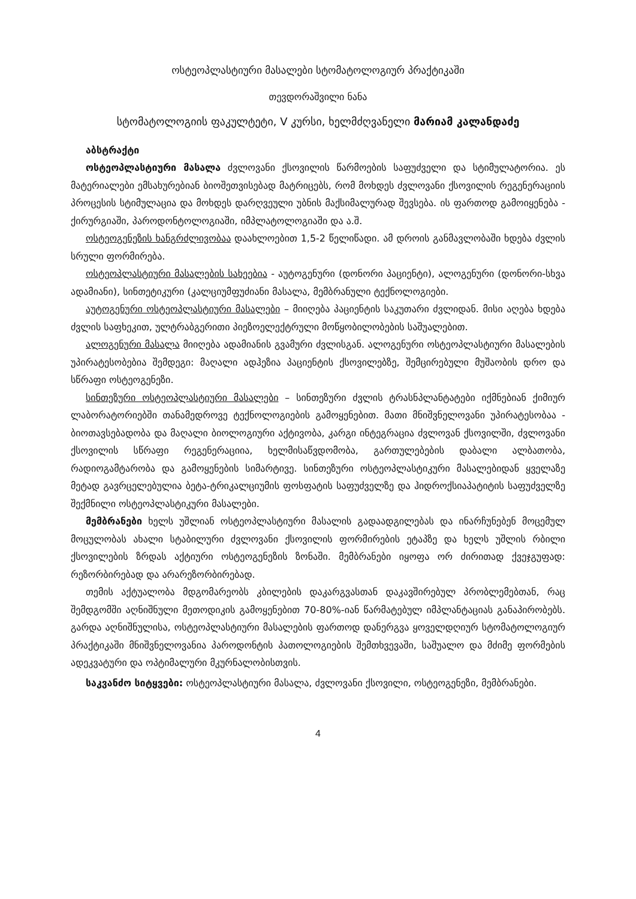ოსტეოპლასტიური მასალები სტომატოლოგიურ პრაქტიკაში
თევდორაშვილი ნანა
სტომატოლოგიის ფაკულტეტი, V კურსი, ხელმძღვანელი მარიამ კალანდაძე
აბსტრაქტი
ოსტეოპლასტიური მასალა ძვლოვანი ქსოვილის წარმოების საფუძველი და სტიმულატორია. ეს მატერიალები ემსახურებიან ბიოშეთვისებად მატრიცებს, რომ მოხდეს ძვლოვანი ქსოვილის რეგენერაციის პროცესის სტიმულაცია და მოხდეს დარღვეული უბნის მაქსიმალურად შევსება. ის ფართოდ გამოიყენება - ქირურგიაში, პაროდონტოლოგიაში, იმპლატოლოგიაში და ა.შ.
ოსტეოგენეზის ხანგრძლივობაა დაახლოებით 1,5-2 წელიწადი. ამ დროის განმავლობაში ხდება ძვლის სრული ფორმირება.
ოსტეოპლასტიური მასალების სახეებია - აუტოგენური (დონორი პაციენტი), ალოგენური (დონორი-სხვა ადამიანი), სინთეტიკური (კალციუმფუძიანი მასალა, მემბრანული ტექნოლოგიები.
აუტოგენური ოსტეოპლასტიური მასალები – მიიღება პაციენტის საკუთარი ძვლიდან. მისი აღება ხდება ძვლის საფხეკით, ულტრაბგერითი პიეზოელექტრული მოწყობილობების საშუალებით.
ალოგენური მასალა მიიღება ადამიანის გვამური ძვლისგან. ალოგენური ოსტეოპლასტიური მასალების უპირატესობებია შემდეგი: მაღალი ადჰეზია პაციენტის ქსოვილებზე, შემცირებული მუშაობის დრო და სწრაფი ოსტეოგენეზი.
სინთეზური ოსტეოპლასტიური მასალები – სინთეზური ძვლის ტრასნპლანტატები იქმნებიან ქიმიურ ლაბორატორიებში თანამედროვე ტექნოლოგიების გამოყენებით. მათი მნიშვნელოვანი უპირატესობაა - ბიოთავსებადობა და მაღალი ბიოლოგიური აქტივობა, კარგი ინტეგრაცია ძვლოვან ქსოვილში, ძვლოვანი ქსოვილის სწრაფი რეგენერაციია, ხელმისაწვდომობა, გართულებების დაბალი ალბათობა, რადიოგამტარობა და გამოყენების სიმარტივე. სინთეზური ოსტეოპლასტიკური მასალებიდან ყველაზე მეტად გავრცელებულია ბეტა-ტრიკალციუმის ფოსფატის საფუძველზე და ჰიდროქსიაპატიტის საფუძველზე შექმნილი ოსტეოპლასტიკური მასალები.
მემბრანები ხელს უშლიან ოსტეოპლასტიური მასალის გადაადგილებას და ინარჩუნებენ მოცემულ მოცულობას ახალი სტაბილური ძვლოვანი ქსოვილის ფორმირების ეტაპზე და ხელს უშლის რბილი ქსოვილების ზრდას აქტიური ოსტეოგენეზის ზონაში. მემბრანები იყოფა ორ ძირითად ქვეჯგუფად: რეზორბირებად და არარეზორბირებად.
თემის აქტუალობა მდგომარეობს კბილების დაკარგვასთან დაკავშირებულ პრობლემებთან, რაც შემდგომში აღნიშნული მეთოდიკის გამოყენებით 70-80%-იან წარმატებულ იმპლანტაციას განაპირობებს. გარდა აღნიშნულისა, ოსტეოპლასტიური მასალების ფართოდ დანერგვა ყოველდღიურ სტომატოლოგიურ პრაქტიკაში მნიშვნელოვანია პაროდონტის პათოლოგიების შემთხვევაში, საშუალო და მძიმე ფორმების ადეკვატური და ოპტიმალური მკურნალობისთვის.
საკვანძო სიტყვები: ოსტეოპლასტიური მასალა, ძვლოვანი ქსოვილი, ოსტეოგენეზი, მემბრანები.
4